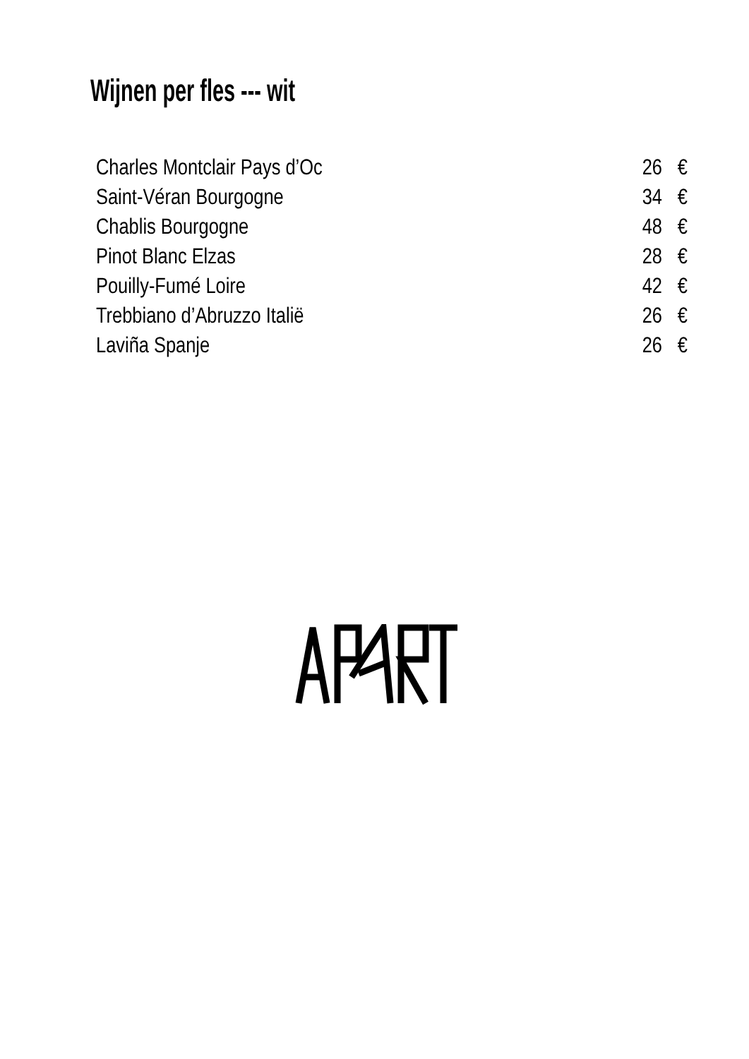Wijnen per fles --- wit
| Charles Montclair Pays d’Oc | 26 | € |
| Saint-Véran Bourgogne | 34 | € |
| Chablis Bourgogne | 48 | € |
| Pinot Blanc Elzas | 28 | € |
| Pouilly-Fumé Loire | 42 | € |
| Trebbiano d’Abruzzo Italië | 26 | € |
| Laviña Spanje | 26 | € |